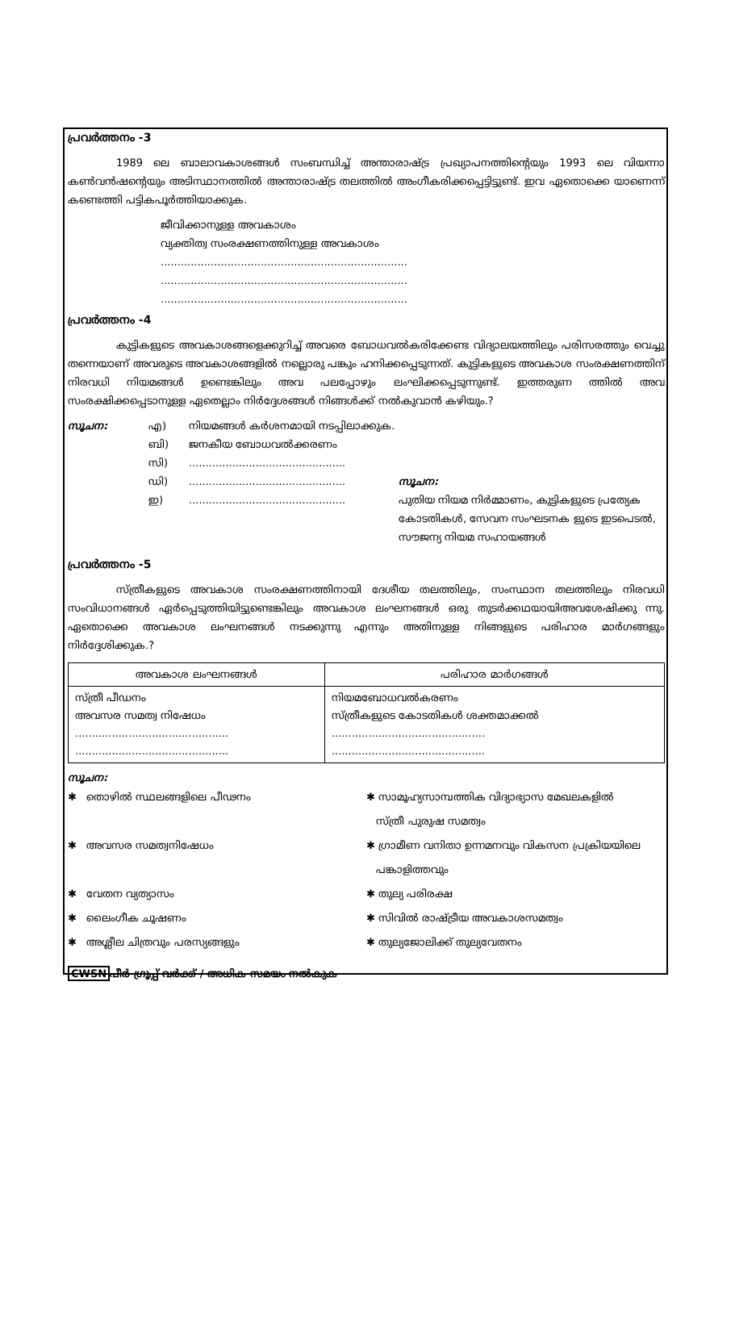പ്രവർത്തനം -3
1989 ലെ ബാലാവകാശങ്ങൾ സംബന്ധിച്ച് അന്താരാഷ്ട്ര പ്രഖ്യാപനത്തിന്റെയും 1993 ലെ വിയന്നാ കൺവൻഷന്റെയും അടിസ്ഥാനത്തിൽ അന്താരാഷ്ട്ര തലത്തിൽ അംഗീകരിക്കപ്പെട്ടിട്ടുണ്ട്. ഇവ ഏതൊക്കെ യാണെന്ന് കണ്ടെത്തി പട്ടികപൂർത്തിയാക്കുക.
ജീവിക്കാനുള്ള അവകാശം
വ്യക്തിത്വ സംരക്ഷണത്തിനുള്ള അവകാശം
..........................................................................
..........................................................................
..........................................................................
പ്രവർത്തനം -4
കുട്ടികളുടെ അവകാശങ്ങളെക്കുറിച്ച് അവരെ ബോധവൽകരിക്കേണ്ട വിദ്യാലയത്തിലും പരിസരത്തും വെച്ചു തന്നെയാണ് അവരുടെ അവകാശങ്ങളിൽ നല്ലൊരു പങ്കും ഹനിക്കപ്പെടുന്നത്. കുട്ടികളുടെ അവകാശ സംരക്ഷണത്തിന് നിരവധി നിയമങ്ങൾ ഉണ്ടെങ്കിലും അവ പലപ്പോഴും ലംഘിക്കപ്പെടുന്നുണ്ട്. ഇത്തരുണ ത്തിൽ അവ സംരക്ഷിക്കപ്പെടാനുള്ള ഏതെല്ലാം നിർദ്ദേശങ്ങൾ നിങ്ങൾക്ക് നൽകുവാൻ കഴിയും.?
സൂചന: എ)
ബി)
സി)
ഡി)
ഇ)
നിയമങ്ങൾ കർശനമായി നടപ്പിലാക്കുക.
ജനകീയ ബോധവൽക്കരണം
...............................................
...............................................
...............................................
സൂചന:
പുതിയ നിയമ നിർമ്മാണം, കുട്ടികളുടെ പ്രത്യേക കോടതികൾ, സേവന സംഘടനക ളുടെ ഇടപെടൽ, സൗജന്യ നിയമ സഹായങ്ങൾ
പ്രവർത്തനം -5
സ്ത്രീകളുടെ അവകാശ സംരക്ഷണത്തിനായി ദേശീയ തലത്തിലും, സംസ്ഥാന തലത്തിലും നിരവധി സംവിധാനങ്ങൾ ഏർപ്പെടുത്തിയിട്ടുണ്ടെങ്കിലും അവകാശ ലംഘനങ്ങൾ ഒരു തുടർക്കഥയായിഅവശേഷിക്കു ന്നു. ഏതൊക്കെ അവകാശ ലംഘനങ്ങൾ നടക്കുന്നു എന്നും അതിനുള്ള നിങ്ങളുടെ പരിഹാര മാർഗങ്ങളും നിർദ്ദേശിക്കുക.?
| അവകാശ ലംഘനങ്ങൾ | പരിഹാര മാർഗങ്ങൾ |
| --- | --- |
| സ്ത്രീ പീഡനം അവസര സമത്വ നിഷേധം .............................................. .............................................. | നിയമബോധവൽകരണം സ്ത്രീകളുടെ കോടതികൾ ശക്തമാക്കൽ .............................................. .............................................. |
സൂചന:
✱ തൊഴിൽ സ്ഥലങ്ങളിലെ പീഢനം
✱ സാമൂഹ്യസാമ്പത്തിക വിദ്യാഭ്യാസ മേഖലകളിൽ
സ്ത്രീ പുരുഷ സമത്വം
✱ അവസര സമത്വനിഷേധം
✱ ഗ്രാമീണ വനിതാ ഉന്നമനവും വികസന പ്രക്രിയയിലെ
പങ്കാളിത്തവും
✱ വേതന വ്യത്യാസം
✱ തുല്യ പരിരക്ഷ
✱ ലൈംഗീക ചൂഷണം
✱ സിവിൽ രാഷ്ട്രീയ അവകാശസമത്വം
✱ അശ്ലീല ചിത്രവും പരസ്യങ്ങളും
✱ തുല്യജോലിക്ക് തുല്യവേതനം
CWSN പീർ ഗ്രൂപ്പ് വർക്ക് / അധിക സമയം നൽകുക